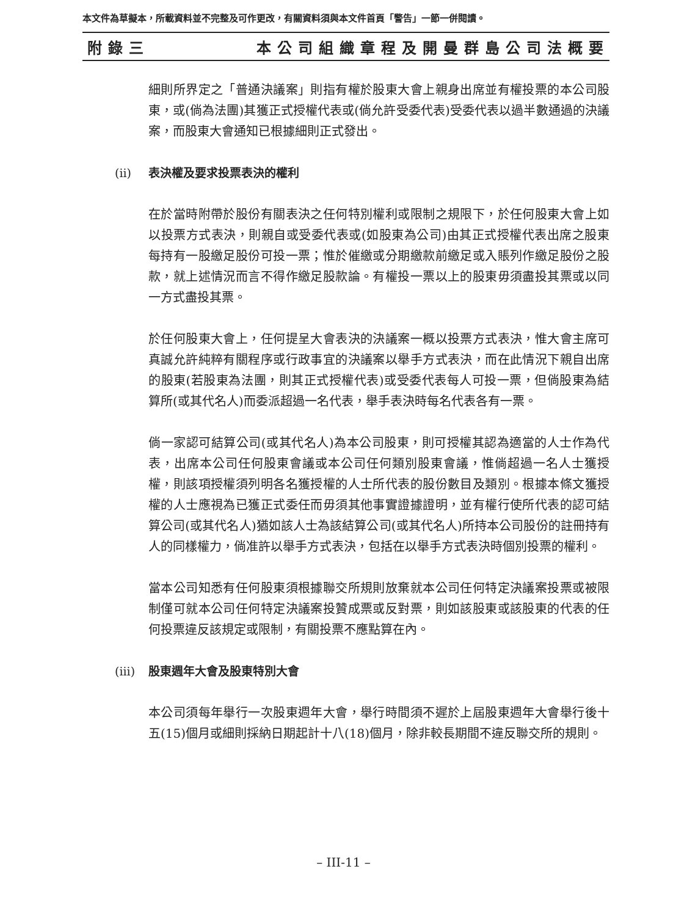本文件為草擬本，所載資料並不完整及可作更改，有關資料須與本文件首頁「警告」一節一併閱讀。
附錄三 本公司組織章程及開曼群島公司法概要
細則所界定之「普通決議案」則指有權於股東大會上親身出席並有權投票的本公司股東，或(倘為法團)其獲正式授權代表或(倘允許受委代表)受委代表以過半數通過的決議案，而股東大會通知已根據細則正式發出。
(ii) 表決權及要求投票表決的權利
在於當時附帶於股份有關表決之任何特別權利或限制之規限下，於任何股東大會上如以投票方式表決，則親自或受委代表或(如股東為公司)由其正式授權代表出席之股東每持有一股繳足股份可投一票；惟於催繳或分期繳款前繳足或入賬列作繳足股份之股款，就上述情況而言不得作繳足股款論。有權投一票以上的股東毋須盡投其票或以同一方式盡投其票。
於任何股東大會上，任何提呈大會表決的決議案一概以投票方式表決，惟大會主席可真誠允許純粹有關程序或行政事宜的決議案以舉手方式表決，而在此情況下親自出席的股東(若股東為法團，則其正式授權代表)或受委代表每人可投一票，但倘股東為結算所(或其代名人)而委派超過一名代表，舉手表決時每名代表各有一票。
倘一家認可結算公司(或其代名人)為本公司股東，則可授權其認為適當的人士作為代表，出席本公司任何股東會議或本公司任何類別股東會議，惟倘超過一名人士獲授權，則該項授權須列明各名獲授權的人士所代表的股份數目及類別。根據本條文獲授權的人士應視為已獲正式委任而毋須其他事實證據證明，並有權行使所代表的認可結算公司(或其代名人)猶如該人士為該結算公司(或其代名人)所持本公司股份的註冊持有人的同樣權力，倘准許以舉手方式表決，包括在以舉手方式表決時個別投票的權利。
當本公司知悉有任何股東須根據聯交所規則放棄就本公司任何特定決議案投票或被限制僅可就本公司任何特定決議案投贊成票或反對票，則如該股東或該股東的代表的任何投票違反該規定或限制，有關投票不應點算在內。
(iii) 股東週年大會及股東特別大會
本公司須每年舉行一次股東週年大會，舉行時間須不遲於上屆股東週年大會舉行後十五(15)個月或細則採納日期起計十八(18)個月，除非較長期間不違反聯交所的規則。
– III-11 –